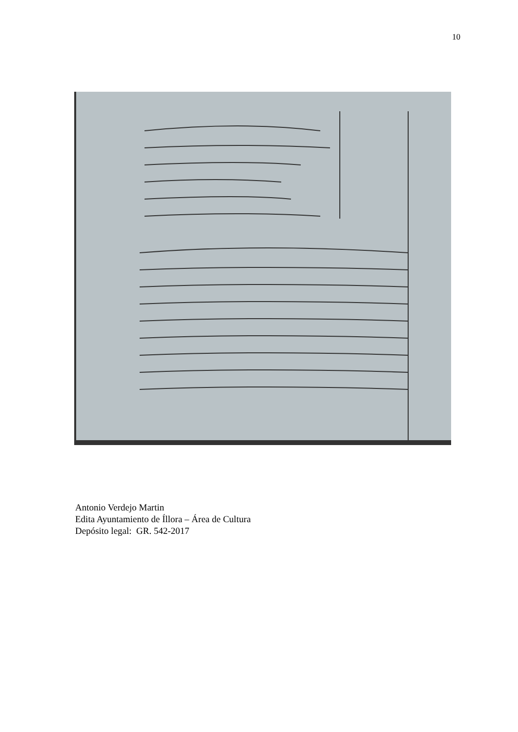10
Antonio Verdejo Martin
Edita Ayuntamiento de Íllora – Área de Cultura
Depósito legal: GR. 542-2017